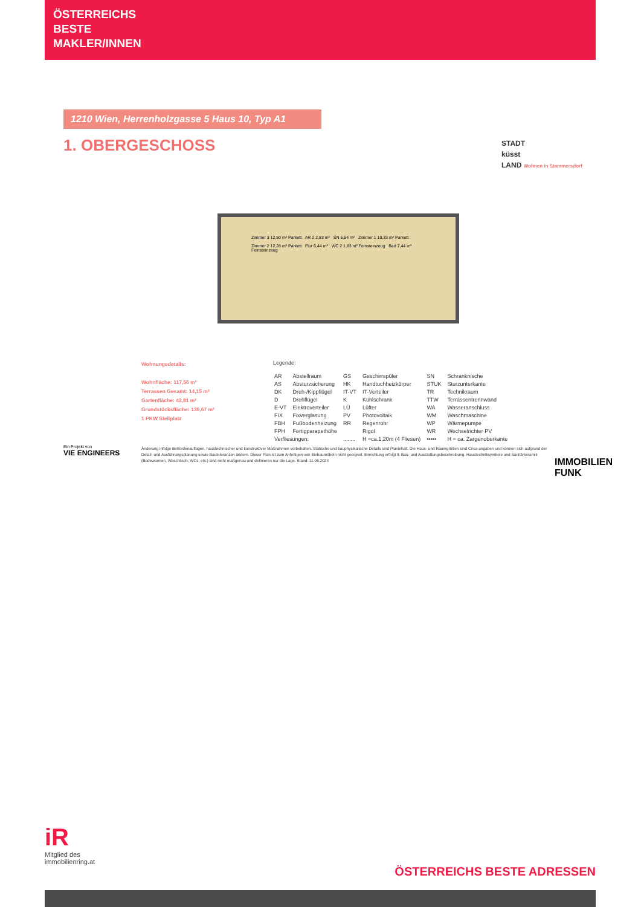ÖSTERREICHS
BESTE
MAKLER/INNEN
1210 Wien, Herrenholzgasse 5 Haus 10, Typ A1
1. OBERGESCHOSS
STADT
küsst
LAND Wohnen in Stammersdorf
Zimmer 3 12,50 m² Parkett AR 2 2,83 m² SN 5,54 m² Zimmer 1 10,33 m² Parkett
Zimmer 2 12,28 m² Parkett Flur 6,44 m² WC 2 1,83 m² Feinsteinzeug Bad 7,44 m² Feinsteinzeug
Wohnungsdetails:
Wohnfläche: 117,56 m²
Terrassen Gesamt: 14,15 m²
Gartenfläche: 43,81 m²
Grundstücksfläche: 139,67 m²
1 PKW Stellplatz
Legende:
| AR | Abstellraum | GS | Geschirrspüler | SN | Schranknische |
| AS | Absturzsicherung | HK | Handtuchheizkörper | STUK | Sturzunterkante |
| DK | Dreh-/Kippflügel | IT-VT | IT-Verteiler | TR | Technikraum |
| D | Drehflügel | K | Kühlschrank | TTW | Terrassentrennwand |
| E-VT | Elektroverteiler | LÜ | Lüfter | WA | Wasseranschluss |
| FIX | Fixverglasung | PV | Photovoltaik | WM | Waschmaschine |
| FBH | Fußbodenheizung | RR | Regenrohr | WP | Wärmepumpe |
| FPH | Fertigparapethöhe | | Rigol | WR | Wechselrichter PV |
| Verfliesungen: | | ........ | H =ca.1,20m (4 Fliesen) | ••••• | H = ca. Zargenoberkante |
Ein Projekt von
VIE ENGINEERS
Änderung infolge Behördenauflagen, haustechnischer und konstruktiver Maßnahmen vorbehalten. Statische und bauphysikalische Details sind Planinhalt. Die Haus- und Raumgrößen sind Circa-angaben und können sich aufgrund der Detail- und Ausführungsplanung sowie Bautoleranzen ändern. Dieser Plan ist zum Anfertigen von Einbaumöbeln nicht geeignet. Einrichtung erfolgt lt. Bau- und Ausstattungsbeschreibung. Haustechniksymbole und Sanitärkeramik (Badewannen, Waschtisch, WCs, etc.) sind nicht maßgenau und definieren nur die Lage. Stand: 11.06.2024
IMMOBILIEN FUNK
iR
Mitglied des
immobilienring.at
ÖSTERREICHS BESTE ADRESSEN